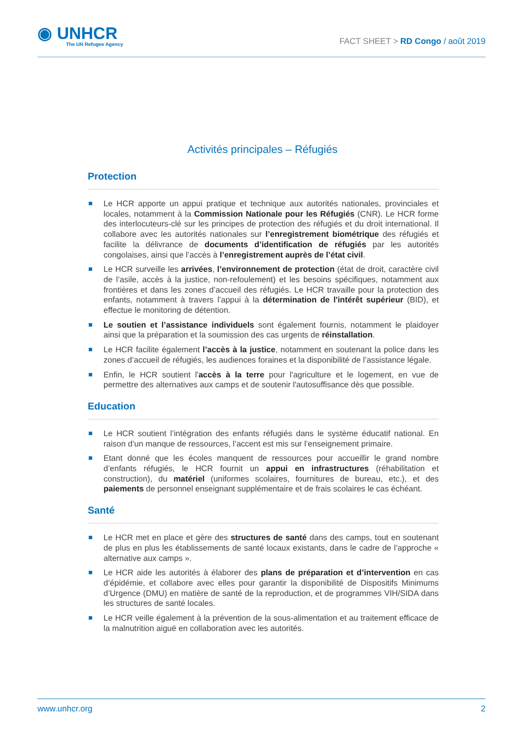◉ UNHCR
The UN Refugee Agency
FACT SHEET > RD Congo / août 2019
Activités principales – Réfugiés
Protection
Le HCR apporte un appui pratique et technique aux autorités nationales, provinciales et locales, notamment à la Commission Nationale pour les Réfugiés (CNR). Le HCR forme des interlocuteurs-clé sur les principes de protection des réfugiés et du droit international. Il collabore avec les autorités nationales sur l’enregistrement biométrique des réfugiés et facilite la délivrance de documents d’identification de réfugiés par les autorités congolaises, ainsi que l’accès à l’enregistrement auprès de l’état civil.
Le HCR surveille les arrivées, l’environnement de protection (état de droit, caractère civil de l’asile, accès à la justice, non-refoulement) et les besoins spécifiques, notamment aux frontières et dans les zones d’accueil des réfugiés. Le HCR travaille pour la protection des enfants, notamment à travers l’appui à la détermination de l'intérêt supérieur (BID), et effectue le monitoring de détention.
Le soutien et l’assistance individuels sont également fournis, notamment le plaidoyer ainsi que la préparation et la soumission des cas urgents de réinstallation.
Le HCR facilite également l’accès à la justice, notamment en soutenant la police dans les zones d’accueil de réfugiés, les audiences foraines et la disponibilité de l’assistance légale.
Enfin, le HCR soutient l'accès à la terre pour l'agriculture et le logement, en vue de permettre des alternatives aux camps et de soutenir l'autosuffisance dès que possible.
Education
Le HCR soutient l’intégration des enfants réfugiés dans le système éducatif national. En raison d’un manque de ressources, l’accent est mis sur l’enseignement primaire.
Etant donné que les écoles manquent de ressources pour accueillir le grand nombre d’enfants réfugiés, le HCR fournit un appui en infrastructures (réhabilitation et construction), du matériel (uniformes scolaires, fournitures de bureau, etc.), et des paiements de personnel enseignant supplémentaire et de frais scolaires le cas échéant.
Santé
Le HCR met en place et gère des structures de santé dans des camps, tout en soutenant de plus en plus les établissements de santé locaux existants, dans le cadre de l’approche « alternative aux camps ».
Le HCR aide les autorités à élaborer des plans de préparation et d’intervention en cas d’épidémie, et collabore avec elles pour garantir la disponibilité de Dispositifs Minimums d’Urgence (DMU) en matière de santé de la reproduction, et de programmes VIH/SIDA dans les structures de santé locales.
Le HCR veille également à la prévention de la sous-alimentation et au traitement efficace de la malnutrition aiguë en collaboration avec les autorités.
www.unhcr.org 2